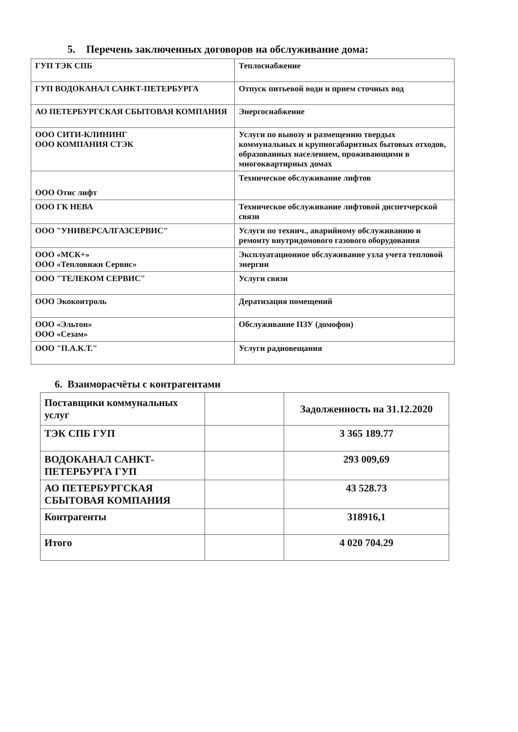5. Перечень заключенных договоров на обслуживание дома:
| ГУП ТЭК СПБ | Теплоснабжение |
| ГУП ВОДОКАНАЛ САНКТ-ПЕТЕРБУРГА | Отпуск питьевой води и прием сточных вод |
| АО ПЕТЕРБУРГСКАЯ СБЫТОВАЯ КОМПАНИЯ | Энергоснабжение |
| ООО СИТИ-КЛИНИНГ ООО КОМПАНИЯ СТЭК | Услуги по вывозу и размещению твердых коммунальных и крупногабаритных бытовых отходов, образованных населением, проживающими в многоквартирных домах |
| ООО Отис лифт | Техническое обслуживание лифтов |
| ООО ГК НЕВА | Техническое обслуживание лифтовой диспетчерской связи |
| ООО "УНИВЕРСАЛГАЗСЕРВИС" | Услуги по технич., аварийному обслуживанию и ремонту внутридомового газового оборудования |
| ООО «МСК+» ООО «Тепловижн Сервис» | Эксплуатационное обслуживание узла учета тепловой энергии |
| ООО "ТЕЛЕКОМ СЕРВИС" | Услуги связи |
| ООО Экоконтроль | Дератизация помещений |
| ООО «Эльтон» ООО «Сезам» | Обслуживание ПЗУ (домофон) |
| ООО "П.А.К.Т." | Услуги радиовещания |
6. Взаиморасчёты с контрагентами
| Поставщики коммунальных услуг | | Задолженность на 31.12.2020 |
| ТЭК СПБ ГУП | | 3 365 189.77 |
| ВОДОКАНАЛ САНКТ-ПЕТЕРБУРГА ГУП | | 293 009,69 |
| АО ПЕТЕРБУРГСКАЯ СБЫТОВАЯ КОМПАНИЯ | | 43 528.73 |
| Контрагенты | | 318916,1 |
| Итого | | 4 020 704.29 |